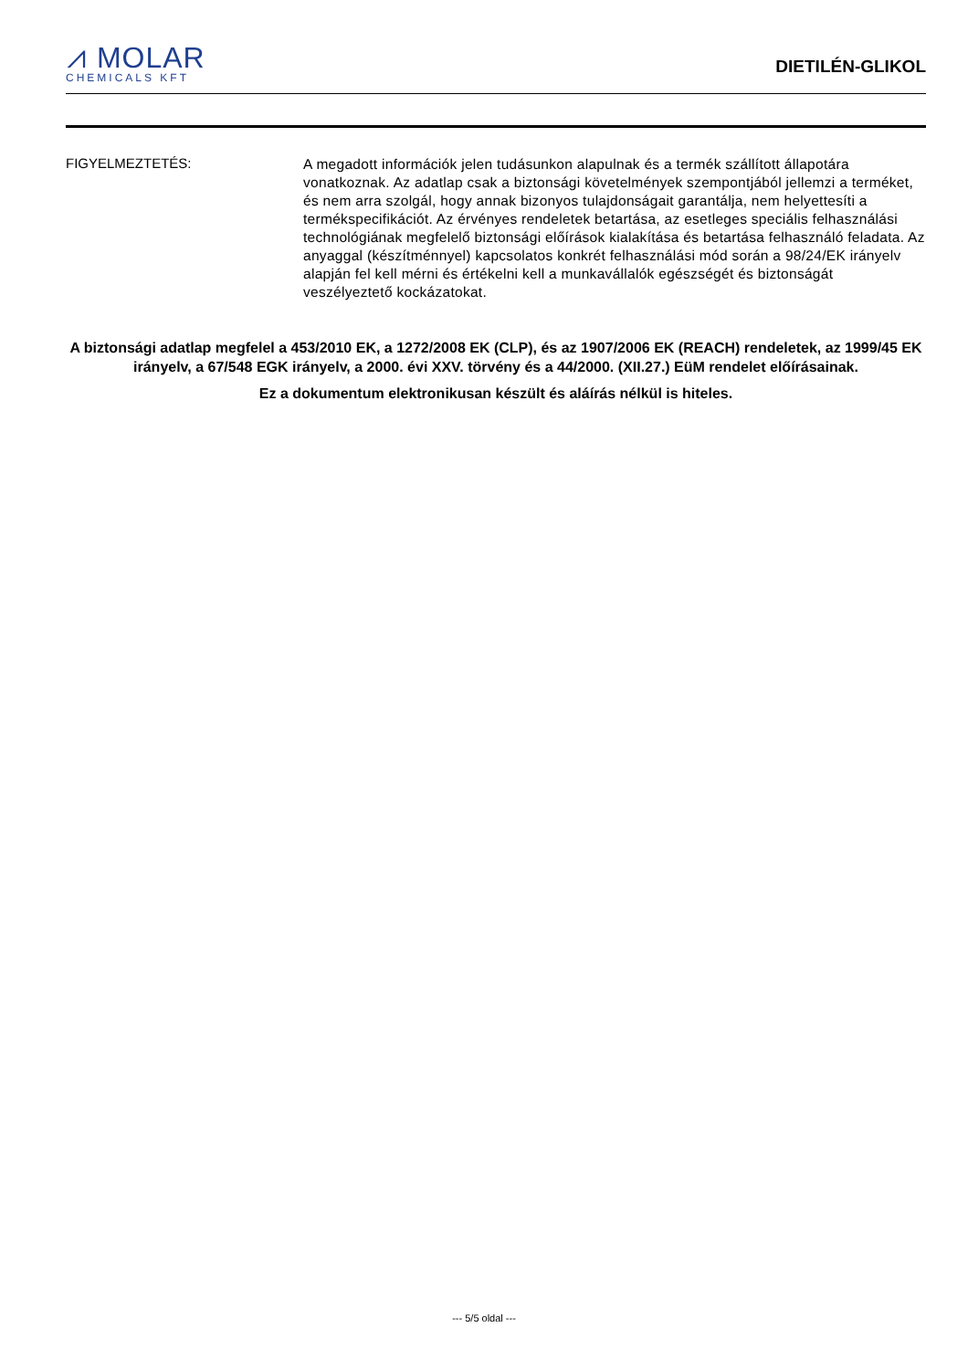⩘ MOLAR
CHEMICALS KFT
DIETILÉN-GLIKOL
FIGYELMEZTETÉS:
A megadott információk jelen tudásunkon alapulnak és a termék szállított állapotára vonatkoznak. Az adatlap csak a biztonsági követelmények szempontjából jellemzi a terméket, és nem arra szolgál, hogy annak bizonyos tulajdonságait garantálja, nem helyettesíti a termékspecifikációt. Az érvényes rendeletek betartása, az esetleges speciális felhasználási technológiának megfelelő biztonsági előírások kialakítása és betartása felhasználó feladata. Az anyaggal (készítménnyel) kapcsolatos konkrét felhasználási mód során a 98/24/EK irányelv alapján fel kell mérni és értékelni kell a munkavállalók egészségét és biztonságát veszélyeztető kockázatokat.
A biztonsági adatlap megfelel a 453/2010 EK, a 1272/2008 EK (CLP), és az 1907/2006 EK (REACH) rendeletek, az 1999/45 EK irányelv, a 67/548 EGK irányelv, a 2000. évi XXV. törvény és a 44/2000. (XII.27.) EüM rendelet előírásainak.
Ez a dokumentum elektronikusan készült és aláírás nélkül is hiteles.
--- 5/5 oldal ---